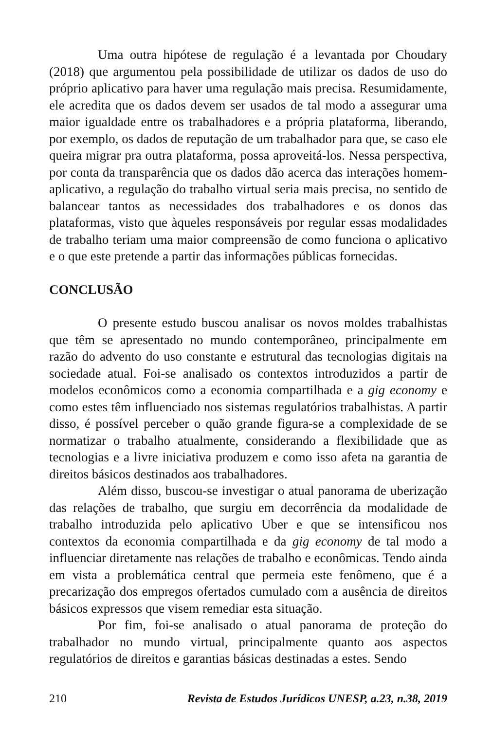Uma outra hipótese de regulação é a levantada por Choudary (2018) que argumentou pela possibilidade de utilizar os dados de uso do próprio aplicativo para haver uma regulação mais precisa. Resumidamente, ele acredita que os dados devem ser usados de tal modo a assegurar uma maior igualdade entre os trabalhadores e a própria plataforma, liberando, por exemplo, os dados de reputação de um trabalhador para que, se caso ele queira migrar pra outra plataforma, possa aproveitá-los. Nessa perspectiva, por conta da transparência que os dados dão acerca das interações homem-aplicativo, a regulação do trabalho virtual seria mais precisa, no sentido de balancear tantos as necessidades dos trabalhadores e os donos das plataformas, visto que àqueles responsáveis por regular essas modalidades de trabalho teriam uma maior compreensão de como funciona o aplicativo e o que este pretende a partir das informações públicas fornecidas.
CONCLUSÃO
O presente estudo buscou analisar os novos moldes trabalhistas que têm se apresentado no mundo contemporâneo, principalmente em razão do advento do uso constante e estrutural das tecnologias digitais na sociedade atual. Foi-se analisado os contextos introduzidos a partir de modelos econômicos como a economia compartilhada e a gig economy e como estes têm influenciado nos sistemas regulatórios trabalhistas. A partir disso, é possível perceber o quão grande figura-se a complexidade de se normatizar o trabalho atualmente, considerando a flexibilidade que as tecnologias e a livre iniciativa produzem e como isso afeta na garantia de direitos básicos destinados aos trabalhadores.
Além disso, buscou-se investigar o atual panorama de uberização das relações de trabalho, que surgiu em decorrência da modalidade de trabalho introduzida pelo aplicativo Uber e que se intensificou nos contextos da economia compartilhada e da gig economy de tal modo a influenciar diretamente nas relações de trabalho e econômicas. Tendo ainda em vista a problemática central que permeia este fenômeno, que é a precarização dos empregos ofertados cumulado com a ausência de direitos básicos expressos que visem remediar esta situação.
Por fim, foi-se analisado o atual panorama de proteção do trabalhador no mundo virtual, principalmente quanto aos aspectos regulatórios de direitos e garantias básicas destinadas a estes. Sendo
210 Revista de Estudos Jurídicos UNESP, a.23, n.38, 2019